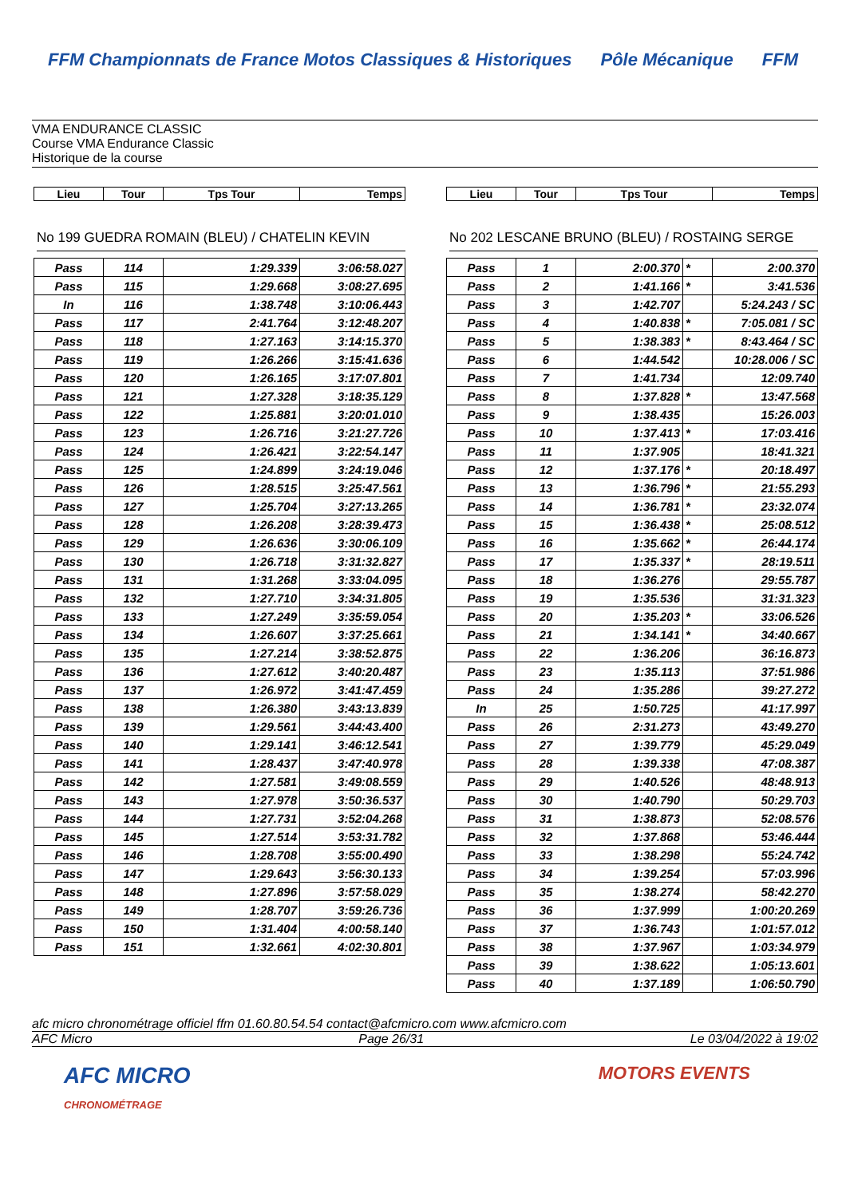FFM Championnats de France Motos Classiques & Historiques Pôle Mécanique FFM
VMA ENDURANCE CLASSIC
Course VMA Endurance Classic
Historique de la course
| Lieu | Tour | Tps Tour | Temps |
| --- | --- | --- | --- |
No 199 GUEDRA ROMAIN (BLEU) / CHATELIN KEVIN
| Pass | 114 | 1:29.339 | 3:06:58.027 |
| Pass | 115 | 1:29.668 | 3:08:27.695 |
| In | 116 | 1:38.748 | 3:10:06.443 |
| Pass | 117 | 2:41.764 | 3:12:48.207 |
| Pass | 118 | 1:27.163 | 3:14:15.370 |
| Pass | 119 | 1:26.266 | 3:15:41.636 |
| Pass | 120 | 1:26.165 | 3:17:07.801 |
| Pass | 121 | 1:27.328 | 3:18:35.129 |
| Pass | 122 | 1:25.881 | 3:20:01.010 |
| Pass | 123 | 1:26.716 | 3:21:27.726 |
| Pass | 124 | 1:26.421 | 3:22:54.147 |
| Pass | 125 | 1:24.899 | 3:24:19.046 |
| Pass | 126 | 1:28.515 | 3:25:47.561 |
| Pass | 127 | 1:25.704 | 3:27:13.265 |
| Pass | 128 | 1:26.208 | 3:28:39.473 |
| Pass | 129 | 1:26.636 | 3:30:06.109 |
| Pass | 130 | 1:26.718 | 3:31:32.827 |
| Pass | 131 | 1:31.268 | 3:33:04.095 |
| Pass | 132 | 1:27.710 | 3:34:31.805 |
| Pass | 133 | 1:27.249 | 3:35:59.054 |
| Pass | 134 | 1:26.607 | 3:37:25.661 |
| Pass | 135 | 1:27.214 | 3:38:52.875 |
| Pass | 136 | 1:27.612 | 3:40:20.487 |
| Pass | 137 | 1:26.972 | 3:41:47.459 |
| Pass | 138 | 1:26.380 | 3:43:13.839 |
| Pass | 139 | 1:29.561 | 3:44:43.400 |
| Pass | 140 | 1:29.141 | 3:46:12.541 |
| Pass | 141 | 1:28.437 | 3:47:40.978 |
| Pass | 142 | 1:27.581 | 3:49:08.559 |
| Pass | 143 | 1:27.978 | 3:50:36.537 |
| Pass | 144 | 1:27.731 | 3:52:04.268 |
| Pass | 145 | 1:27.514 | 3:53:31.782 |
| Pass | 146 | 1:28.708 | 3:55:00.490 |
| Pass | 147 | 1:29.643 | 3:56:30.133 |
| Pass | 148 | 1:27.896 | 3:57:58.029 |
| Pass | 149 | 1:28.707 | 3:59:26.736 |
| Pass | 150 | 1:31.404 | 4:00:58.140 |
| Pass | 151 | 1:32.661 | 4:02:30.801 |
| Lieu | Tour | Tps Tour | Temps |
| --- | --- | --- | --- |
No 202 LESCANE BRUNO (BLEU) / ROSTAING SERGE
| Pass | 1 | 2:00.370 | * | 2:00.370 |
| Pass | 2 | 1:41.166 | * | 3:41.536 |
| Pass | 3 | 1:42.707 | | 5:24.243 / SC |
| Pass | 4 | 1:40.838 | * | 7:05.081 / SC |
| Pass | 5 | 1:38.383 | * | 8:43.464 / SC |
| Pass | 6 | 1:44.542 | | 10:28.006 / SC |
| Pass | 7 | 1:41.734 | | 12:09.740 |
| Pass | 8 | 1:37.828 | * | 13:47.568 |
| Pass | 9 | 1:38.435 | | 15:26.003 |
| Pass | 10 | 1:37.413 | * | 17:03.416 |
| Pass | 11 | 1:37.905 | | 18:41.321 |
| Pass | 12 | 1:37.176 | * | 20:18.497 |
| Pass | 13 | 1:36.796 | * | 21:55.293 |
| Pass | 14 | 1:36.781 | * | 23:32.074 |
| Pass | 15 | 1:36.438 | * | 25:08.512 |
| Pass | 16 | 1:35.662 | * | 26:44.174 |
| Pass | 17 | 1:35.337 | * | 28:19.511 |
| Pass | 18 | 1:36.276 | | 29:55.787 |
| Pass | 19 | 1:35.536 | | 31:31.323 |
| Pass | 20 | 1:35.203 | * | 33:06.526 |
| Pass | 21 | 1:34.141 | * | 34:40.667 |
| Pass | 22 | 1:36.206 | | 36:16.873 |
| Pass | 23 | 1:35.113 | | 37:51.986 |
| Pass | 24 | 1:35.286 | | 39:27.272 |
| In | 25 | 1:50.725 | | 41:17.997 |
| Pass | 26 | 2:31.273 | | 43:49.270 |
| Pass | 27 | 1:39.779 | | 45:29.049 |
| Pass | 28 | 1:39.338 | | 47:08.387 |
| Pass | 29 | 1:40.526 | | 48:48.913 |
| Pass | 30 | 1:40.790 | | 50:29.703 |
| Pass | 31 | 1:38.873 | | 52:08.576 |
| Pass | 32 | 1:37.868 | | 53:46.444 |
| Pass | 33 | 1:38.298 | | 55:24.742 |
| Pass | 34 | 1:39.254 | | 57:03.996 |
| Pass | 35 | 1:38.274 | | 58:42.270 |
| Pass | 36 | 1:37.999 | | 1:00:20.269 |
| Pass | 37 | 1:36.743 | | 1:01:57.012 |
| Pass | 38 | 1:37.967 | | 1:03:34.979 |
| Pass | 39 | 1:38.622 | | 1:05:13.601 |
| Pass | 40 | 1:37.189 | | 1:06:50.790 |
afc micro chronométrage officiel ffm 01.60.80.54.54 contact@afcmicro.com www.afcmicro.com
AFC Micro Page 26/31 Le 03/04/2022 à 19:02
AFC MICRO
CHRONOMÉTRAGE MOTORS EVENTS